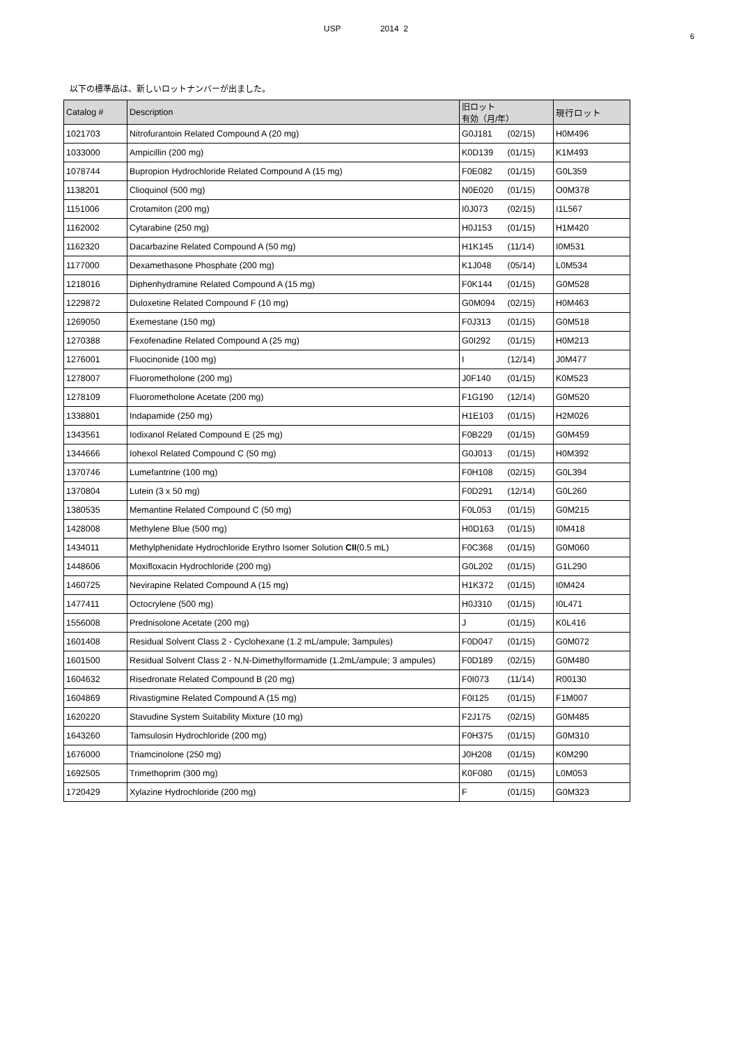USP 2014 2
6
以下の標準品は、新しいロットナンバーが出ました。
| Catalog # | Description | 旧ロット 有効（月/年） | 現行ロット |
| --- | --- | --- | --- |
| 1021703 | Nitrofurantoin Related Compound A (20 mg) | G0J181 (02/15) | H0M496 |
| 1033000 | Ampicillin (200 mg) | K0D139 (01/15) | K1M493 |
| 1078744 | Bupropion Hydrochloride Related Compound A (15 mg) | F0E082 (01/15) | G0L359 |
| 1138201 | Clioquinol (500 mg) | N0E020 (01/15) | O0M378 |
| 1151006 | Crotamiton (200 mg) | I0J073 (02/15) | I1L567 |
| 1162002 | Cytarabine (250 mg) | H0J153 (01/15) | H1M420 |
| 1162320 | Dacarbazine Related Compound A (50 mg) | H1K145 (11/14) | I0M531 |
| 1177000 | Dexamethasone Phosphate (200 mg) | K1J048 (05/14) | L0M534 |
| 1218016 | Diphenhydramine Related Compound A (15 mg) | F0K144 (01/15) | G0M528 |
| 1229872 | Duloxetine Related Compound F (10 mg) | G0M094 (02/15) | H0M463 |
| 1269050 | Exemestane (150 mg) | F0J313 (01/15) | G0M518 |
| 1270388 | Fexofenadine Related Compound A (25 mg) | G0I292 (01/15) | H0M213 |
| 1276001 | Fluocinonide (100 mg) | I (12/14) | J0M477 |
| 1278007 | Fluorometholone (200 mg) | J0F140 (01/15) | K0M523 |
| 1278109 | Fluorometholone Acetate (200 mg) | F1G190 (12/14) | G0M520 |
| 1338801 | Indapamide (250 mg) | H1E103 (01/15) | H2M026 |
| 1343561 | Iodixanol Related Compound E (25 mg) | F0B229 (01/15) | G0M459 |
| 1344666 | Iohexol Related Compound C (50 mg) | G0J013 (01/15) | H0M392 |
| 1370746 | Lumefantrine (100 mg) | F0H108 (02/15) | G0L394 |
| 1370804 | Lutein (3 x 50 mg) | F0D291 (12/14) | G0L260 |
| 1380535 | Memantine Related Compound C (50 mg) | F0L053 (01/15) | G0M215 |
| 1428008 | Methylene Blue (500 mg) | H0D163 (01/15) | I0M418 |
| 1434011 | Methylphenidate Hydrochloride Erythro Isomer Solution CII (0.5 mL) | F0C368 (01/15) | G0M060 |
| 1448606 | Moxifloxacin Hydrochloride (200 mg) | G0L202 (01/15) | G1L290 |
| 1460725 | Nevirapine Related Compound A (15 mg) | H1K372 (01/15) | I0M424 |
| 1477411 | Octocrylene (500 mg) | H0J310 (01/15) | I0L471 |
| 1556008 | Prednisolone Acetate (200 mg) | J (01/15) | K0L416 |
| 1601408 | Residual Solvent Class 2 - Cyclohexane (1.2 mL/ampule; 3ampules) | F0D047 (01/15) | G0M072 |
| 1601500 | Residual Solvent Class 2 - N,N-Dimethylformamide (1.2mL/ampule; 3 ampules) | F0D189 (02/15) | G0M480 |
| 1604632 | Risedronate Related Compound B (20 mg) | F0I073 (11/14) | R00130 |
| 1604869 | Rivastigmine Related Compound A (15 mg) | F0I125 (01/15) | F1M007 |
| 1620220 | Stavudine System Suitability Mixture (10 mg) | F2J175 (02/15) | G0M485 |
| 1643260 | Tamsulosin Hydrochloride (200 mg) | F0H375 (01/15) | G0M310 |
| 1676000 | Triamcinolone (250 mg) | J0H208 (01/15) | K0M290 |
| 1692505 | Trimethoprim (300 mg) | K0F080 (01/15) | L0M053 |
| 1720429 | Xylazine Hydrochloride (200 mg) | F (01/15) | G0M323 |